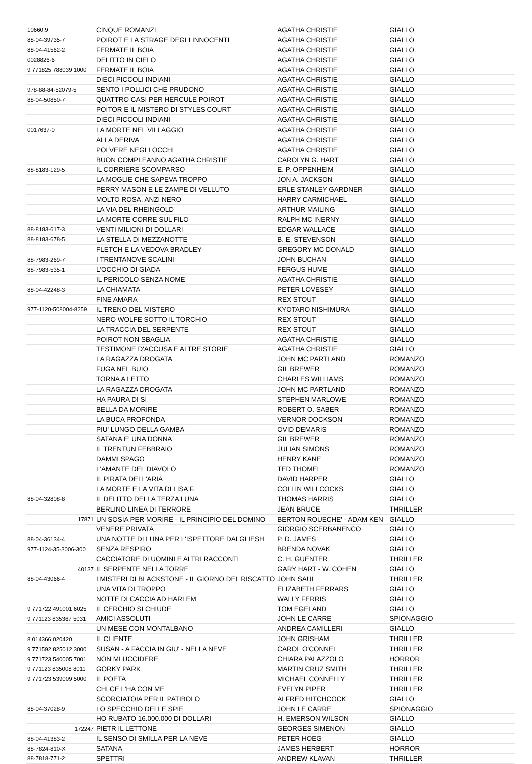| 10660.9 | CINQUE ROMANZI | AGATHA CHRISTIE | GIALLO | |
| 88-04-39735-7 | POIROT E LA STRAGE DEGLI INNOCENTI | AGATHA CHRISTIE | GIALLO | |
| 88-04-41562-2 | FERMATE IL BOIA | AGATHA CHRISTIE | GIALLO | |
| 0028826-6 | DELITTO IN CIELO | AGATHA CHRISTIE | GIALLO | |
| 9 771825 788039 1000 | FERMATE IL BOIA | AGATHA CHRISTIE | GIALLO | |
| | DIECI PICCOLI INDIANI | AGATHA CHRISTIE | GIALLO | |
| 978-88-84-52079-5 | SENTO I POLLICI CHE PRUDONO | AGATHA CHRISTIE | GIALLO | |
| 88-04-50850-7 | QUATTRO CASI PER HERCULE POIROT | AGATHA CHRISTIE | GIALLO | |
| | POITOR E IL MISTERO DI STYLES COURT | AGATHA CHRISTIE | GIALLO | |
| | DIECI PICCOLI INDIANI | AGATHA CHRISTIE | GIALLO | |
| 0017637-0 | LA MORTE NEL VILLAGGIO | AGATHA CHRISTIE | GIALLO | |
| | ALLA DERIVA | AGATHA CHRISTIE | GIALLO | |
| | POLVERE NEGLI OCCHI | AGATHA CHRISTIE | GIALLO | |
| | BUON COMPLEANNO AGATHA CHRISTIE | CAROLYN G. HART | GIALLO | |
| 88-8183-129-5 | IL CORRIERE SCOMPARSO | E. P. OPPENHEIM | GIALLO | |
| | LA MOGLIE CHE SAPEVA TROPPO | JON A. JACKSON | GIALLO | |
| | PERRY MASON E LE ZAMPE DI VELLUTO | ERLE STANLEY GARDNER | GIALLO | |
| | MOLTO ROSA, ANZI NERO | HARRY CARMICHAEL | GIALLO | |
| | LA VIA DEL RHEINGOLD | ARTHUR MAILING | GIALLO | |
| | LA MORTE CORRE SUL FILO | RALPH MC INERNY | GIALLO | |
| 88-8183-617-3 | VENTI MILIONI DI DOLLARI | EDGAR WALLACE | GIALLO | |
| 88-8183-678-5 | LA STELLA DI MEZZANOTTE | B. E. STEVENSON | GIALLO | |
| | FLETCH E LA VEDOVA BRADLEY | GREGORY MC DONALD | GIALLO | |
| 88-7983-269-7 | I TRENTANOVE SCALINI | JOHN BUCHAN | GIALLO | |
| 88-7983-535-1 | L'OCCHIO DI GIADA | FERGUS HUME | GIALLO | |
| | IL PERICOLO SENZA NOME | AGATHA CHRISTIE | GIALLO | |
| 88-04-42248-3 | LA CHIAMATA | PETER LOVESEY | GIALLO | |
| | FINE AMARA | REX STOUT | GIALLO | |
| 977-1120-508004-8259 | IL TRENO DEL MISTERO | KYOTARO NISHIMURA | GIALLO | |
| | NERO WOLFE SOTTO IL TORCHIO | REX STOUT | GIALLO | |
| | LA TRACCIA DEL SERPENTE | REX STOUT | GIALLO | |
| | POIROT NON SBAGLIA | AGATHA CHRISTIE | GIALLO | |
| | TESTIMONE D'ACCUSA E ALTRE STORIE | AGATHA CHRISTIE | GIALLO | |
| | LA RAGAZZA DROGATA | JOHN MC PARTLAND | ROMANZO | |
| | FUGA NEL BUIO | GIL BREWER | ROMANZO | |
| | TORNA A LETTO | CHARLES WILLIAMS | ROMANZO | |
| | LA RAGAZZA DROGATA | JOHN MC PARTLAND | ROMANZO | |
| | HA PAURA DI SI | STEPHEN MARLOWE | ROMANZO | |
| | BELLA DA MORIRE | ROBERT O. SABER | ROMANZO | |
| | LA BUCA PROFONDA | VERNOR DOCKSON | ROMANZO | |
| | PIU' LUNGO DELLA GAMBA | OVID DEMARIS | ROMANZO | |
| | SATANA E' UNA DONNA | GIL BREWER | ROMANZO | |
| | IL TRENTUN FEBBRAIO | JULIAN SIMONS | ROMANZO | |
| | DAMMI SPAGO | HENRY KANE | ROMANZO | |
| | L'AMANTE DEL DIAVOLO | TED THOMEI | ROMANZO | |
| | IL PIRATA DELL'ARIA | DAVID HARPER | GIALLO | |
| | LA MORTE E LA VITA DI LISA F. | COLLIN WILLCOCKS | GIALLO | |
| 88-04-32808-8 | IL DELITTO DELLA TERZA LUNA | THOMAS HARRIS | GIALLO | |
| | BERLINO LINEA DI TERRORE | JEAN BRUCE | THRILLER | |
| 17871 | UN SOSIA PER MORIRE - IL PRINCIPIO DEL DOMINO | BERTON ROUECHE' - ADAM KEN | GIALLO | |
| | VENERE PRIVATA | GIORGIO SCERBANENCO | GIALLO | |
| 88-04-36134-4 | UNA NOTTE DI LUNA PER L'ISPETTORE DALGLIESH | P. D. JAMES | GIALLO | |
| 977-1124-35-3006-300 | SENZA RESPIRO | BRENDA NOVAK | GIALLO | |
| | CACCIATORE DI UOMINI E ALTRI RACCONTI | C. H. GUENTER | THRILLER | |
| 40137 | IL SERPENTE NELLA TORRE | GARY HART - W. COHEN | GIALLO | |
| 88-04-43066-4 | I MISTERI DI BLACKSTONE - IL GIORNO DEL RISCATTO | JOHN SAUL | THRILLER | |
| | UNA VITA DI TROPPO | ELIZABETH FERRARS | GIALLO | |
| | NOTTE DI CACCIA AD HARLEM | WALLY FERRIS | GIALLO | |
| 9 771722 491001 6025 | IL CERCHIO SI CHIUDE | TOM EGELAND | GIALLO | |
| 9 771123 835367 5031 | AMICI ASSOLUTI | JOHN LE CARRE' | SPIONAGGIO | |
| | UN MESE CON MONTALBANO | ANDREA CAMILLERI | GIALLO | |
| 8 014366 020420 | IL CLIENTE | JOHN GRISHAM | THRILLER | |
| 9 771592 825012 3000 | SUSAN - A FACCIA IN GIU' - NELLA NEVE | CAROL O'CONNEL | THRILLER | |
| 9 771723 540005 7001 | NON MI UCCIDERE | CHIARA PALAZZOLO | HORROR | |
| 9 771123 835008 8011 | GORKY PARK | MARTIN CRUZ SMITH | THRILLER | |
| 9 771723 539009 5000 | IL POETA | MICHAEL CONNELLY | THRILLER | |
| | CHI CE L'HA CON ME | EVELYN PIPER | THRILLER | |
| | SCORCIATOIA PER IL PATIBOLO | ALFRED HITCHCOCK | GIALLO | |
| 88-04-37028-9 | LO SPECCHIO DELLE SPIE | JOHN LE CARRE' | SPIONAGGIO | |
| | HO RUBATO 16.000.000 DI DOLLARI | H. EMERSON WILSON | GIALLO | |
| 172247 | PIETR IL LETTONE | GEORGES SIMENON | GIALLO | |
| 88-04-41383-2 | IL SENSO DI SMILLA PER LA NEVE | PETER HOEG | GIALLO | |
| 88-7824-810-X | SATANA | JAMES HERBERT | HORROR | |
| 88-7818-771-2 | SPETTRI | ANDREW KLAVAN | THRILLER | |